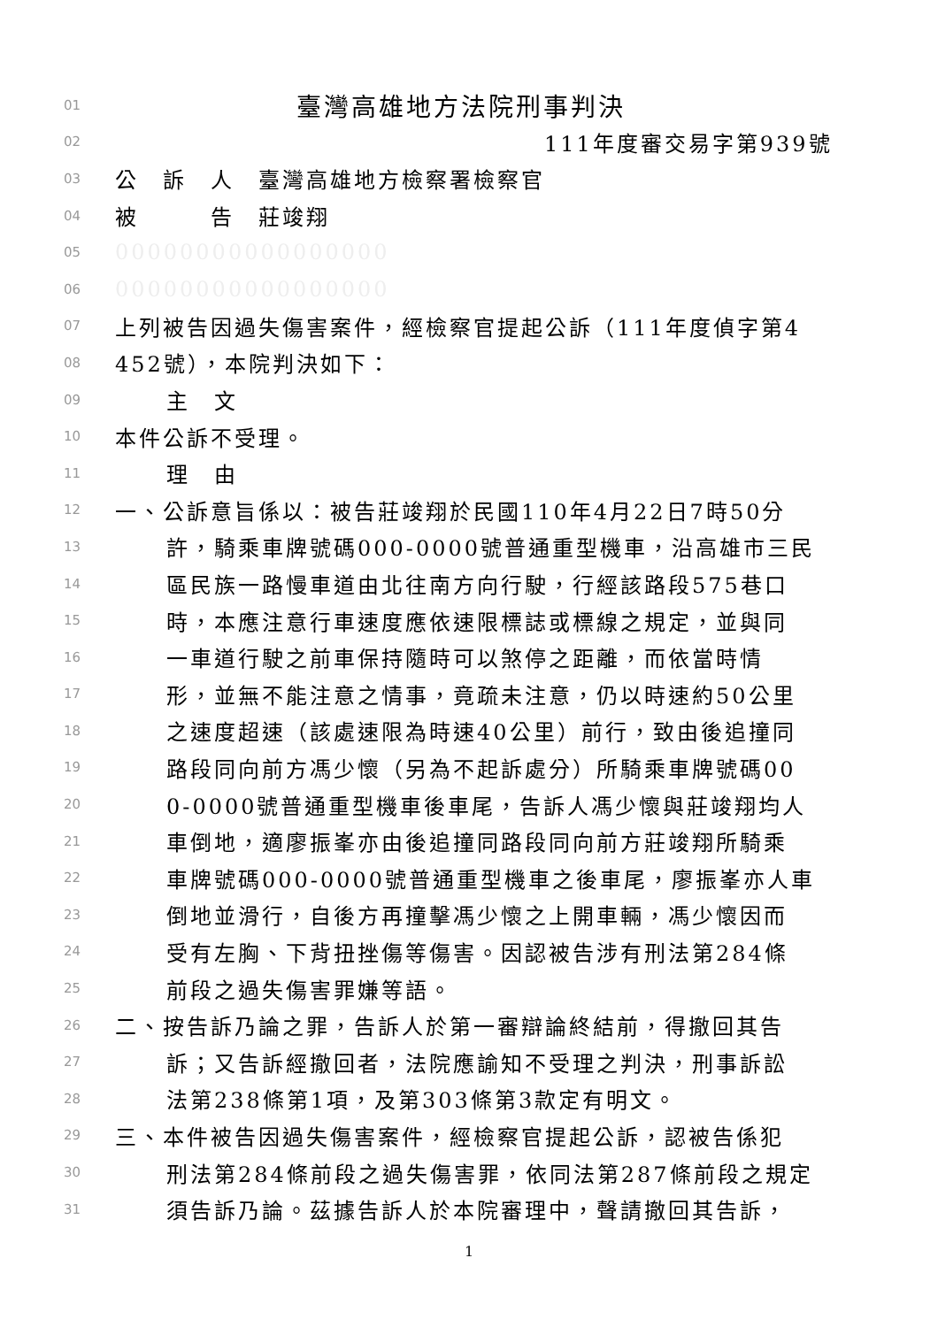01 臺灣高雄地方法院刑事判決
02 111年度審交易字第939號
03 公　訴　人　臺灣高雄地方檢察署檢察官
04 被　　　告　莊竣翔
05 00000000000000000
06 00000000000000000
07 上列被告因過失傷害案件，經檢察官提起公訴（111年度偵字第4
08 452號），本院判決如下：
09 主　文
10 本件公訴不受理。
11 理　由
12 一、公訴意旨係以：被告莊竣翔於民國110年4月22日7時50分
13 許，騎乘車牌號碼000-0000號普通重型機車，沿高雄市三民
14 區民族一路慢車道由北往南方向行駛，行經該路段575巷口
15 時，本應注意行車速度應依速限標誌或標線之規定，並與同
16 一車道行駛之前車保持隨時可以煞停之距離，而依當時情
17 形，並無不能注意之情事，竟疏未注意，仍以時速約50公里
18 之速度超速（該處速限為時速40公里）前行，致由後追撞同
19 路段同向前方馮少懷（另為不起訴處分）所騎乘車牌號碼00
20 0-0000號普通重型機車後車尾，告訴人馮少懷與莊竣翔均人
21 車倒地，適廖振峯亦由後追撞同路段同向前方莊竣翔所騎乘
22 車牌號碼000-0000號普通重型機車之後車尾，廖振峯亦人車
23 倒地並滑行，自後方再撞擊馮少懷之上開車輛，馮少懷因而
24 受有左胸、下背扭挫傷等傷害。因認被告涉有刑法第284條
25 前段之過失傷害罪嫌等語。
26 二、按告訴乃論之罪，告訴人於第一審辯論終結前，得撤回其告
27 訴；又告訴經撤回者，法院應諭知不受理之判決，刑事訴訟
28 法第238條第1項，及第303條第3款定有明文。
29 三、本件被告因過失傷害案件，經檢察官提起公訴，認被告係犯
30 刑法第284條前段之過失傷害罪，依同法第287條前段之規定
31 須告訴乃論。茲據告訴人於本院審理中，聲請撤回其告訴，
1